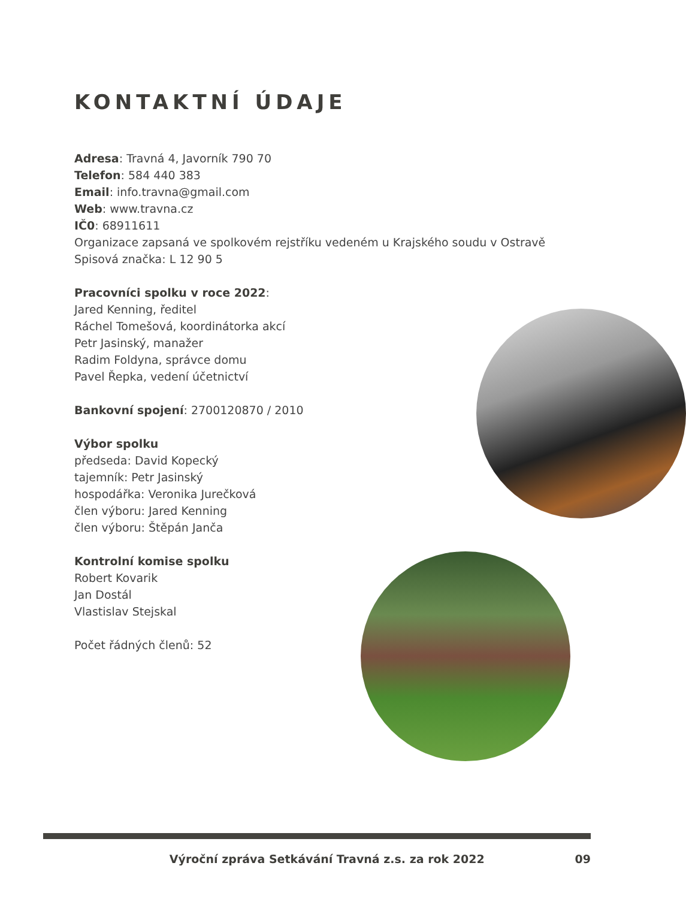KONTAKTNÍ ÚDAJE
Adresa: Travná 4, Javorník 790 70
Telefon: 584 440 383
Email: info.travna@gmail.com
Web: www.travna.cz
IČ0: 68911611
Organizace zapsaná ve spolkovém rejstříku vedeném u Krajského soudu v Ostravě
Spisová značka: L 12 90 5
Pracovníci spolku v roce 2022:
Jared Kenning, ředitel
Ráchel Tomešová, koordinátorka akcí
Petr Jasinský, manažer
Radim Foldyna, správce domu
Pavel Řepka, vedení účetnictví
Bankovní spojení: 2700120870 / 2010
Výbor spolku
předseda: David Kopecký
tajemník: Petr Jasinský
hospodářka: Veronika Jurečková
člen výboru: Jared Kenning
člen výboru: Štěpán Janča
Kontrolní komise spolku
Robert Kovarik
Jan Dostál
Vlastislav Stejskal
Počet řádných členů: 52
Výroční zpráva Setkávání Travná z.s. za rok 2022 09